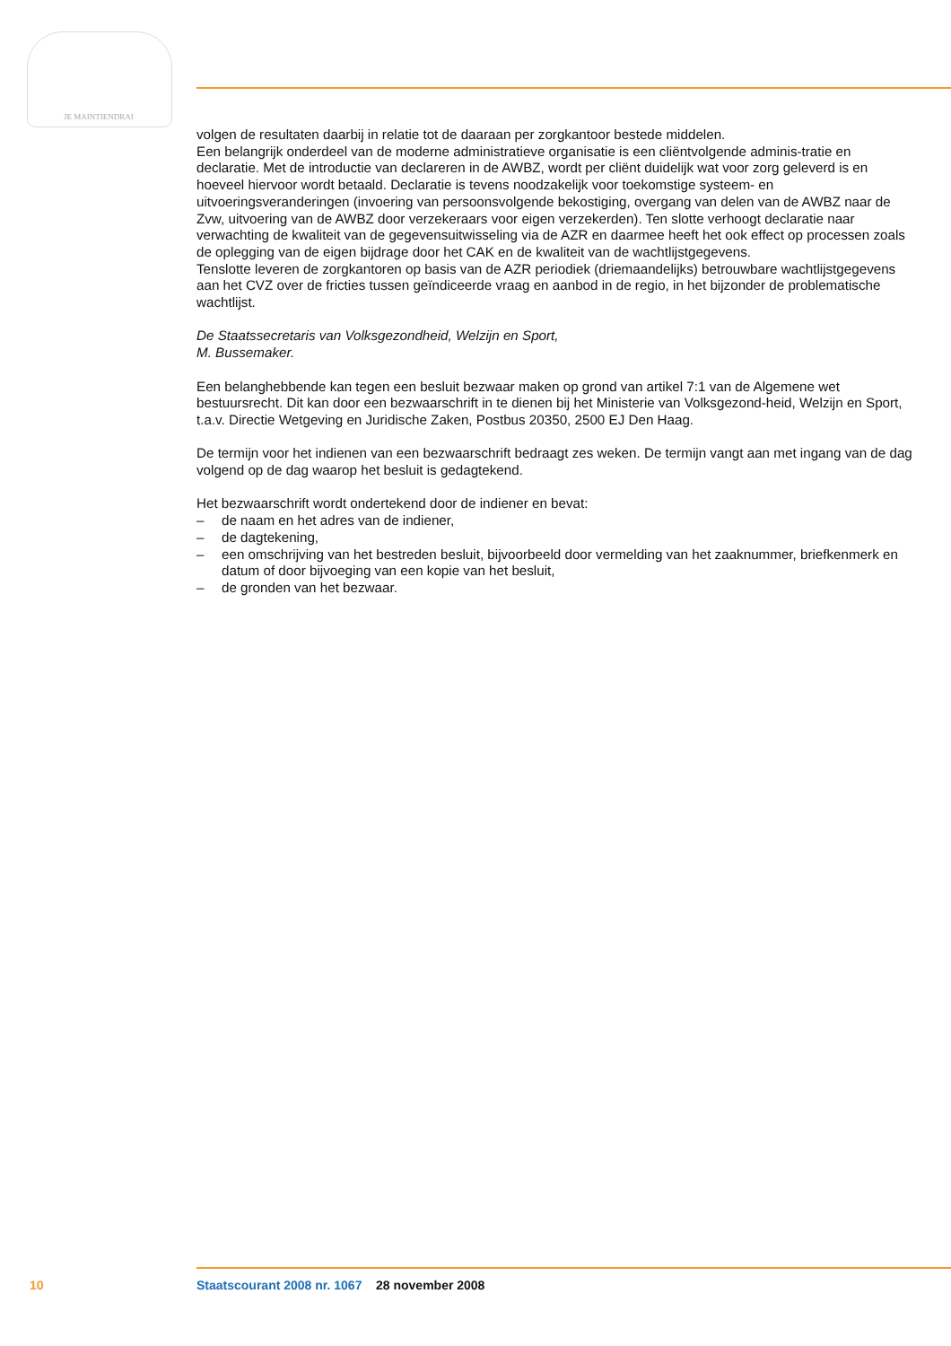JE MAINTIENDRAI
volgen de resultaten daarbij in relatie tot de daaraan per zorgkantoor bestede middelen.
Een belangrijk onderdeel van de moderne administratieve organisatie is een cliëntvolgende adminis-tratie en declaratie. Met de introductie van declareren in de AWBZ, wordt per cliënt duidelijk wat voor zorg geleverd is en hoeveel hiervoor wordt betaald. Declaratie is tevens noodzakelijk voor toekomstige systeem- en uitvoeringsveranderingen (invoering van persoonsvolgende bekostiging, overgang van delen van de AWBZ naar de Zvw, uitvoering van de AWBZ door verzekeraars voor eigen verzekerden). Ten slotte verhoogt declaratie naar verwachting de kwaliteit van de gegevensuitwisseling via de AZR en daarmee heeft het ook effect op processen zoals de oplegging van de eigen bijdrage door het CAK en de kwaliteit van de wachtlijstgegevens.
Tenslotte leveren de zorgkantoren op basis van de AZR periodiek (driemaandelijks) betrouwbare wachtlijstgegevens aan het CVZ over de fricties tussen geïndiceerde vraag en aanbod in de regio, in het bijzonder de problematische wachtlijst.
De Staatssecretaris van Volksgezondheid, Welzijn en Sport,
M. Bussemaker.
Een belanghebbende kan tegen een besluit bezwaar maken op grond van artikel 7:1 van de Algemene wet bestuursrecht. Dit kan door een bezwaarschrift in te dienen bij het Ministerie van Volksgezond-heid, Welzijn en Sport, t.a.v. Directie Wetgeving en Juridische Zaken, Postbus 20350, 2500 EJ Den Haag.
De termijn voor het indienen van een bezwaarschrift bedraagt zes weken. De termijn vangt aan met ingang van de dag volgend op de dag waarop het besluit is gedagtekend.
Het bezwaarschrift wordt ondertekend door de indiener en bevat:
– de naam en het adres van de indiener,
– de dagtekening,
– een omschrijving van het bestreden besluit, bijvoorbeeld door vermelding van het zaaknummer, briefkenmerk en datum of door bijvoeging van een kopie van het besluit,
– de gronden van het bezwaar.
10 Staatscourant 2008 nr. 1067 28 november 2008